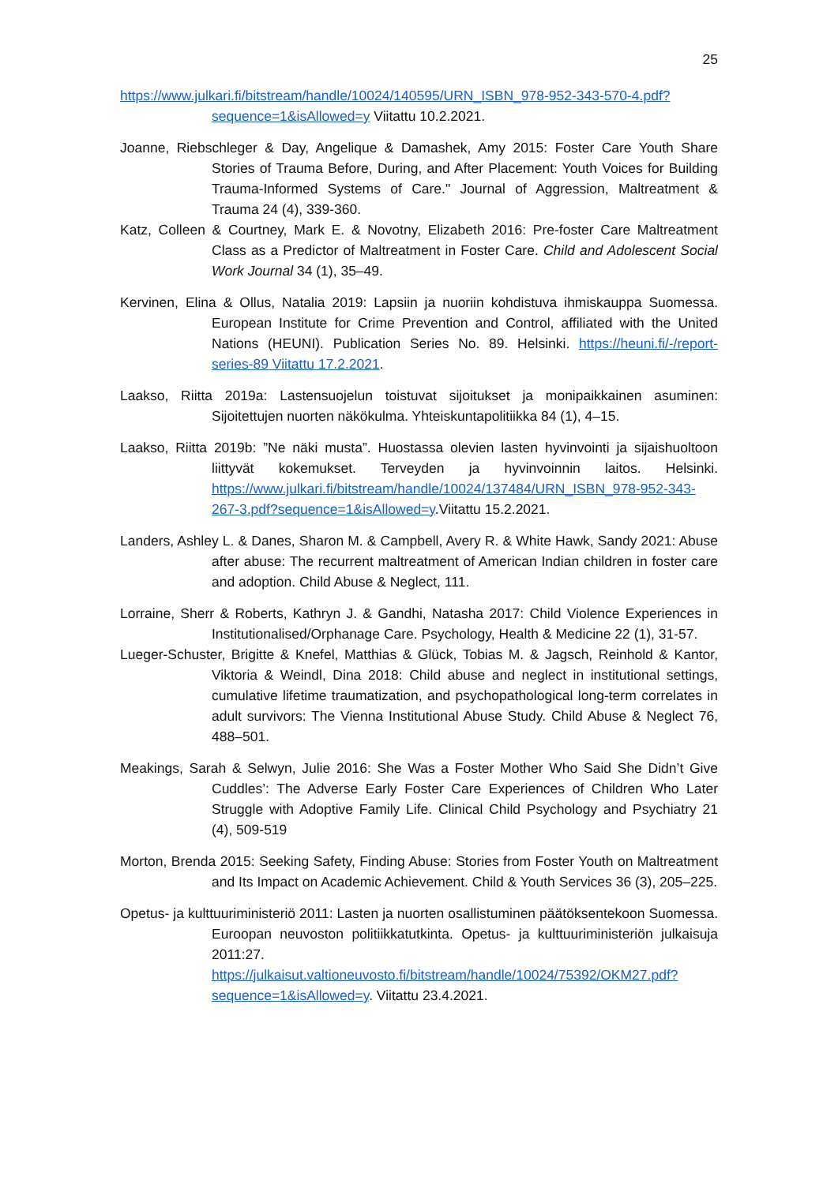25
https://www.julkari.fi/bitstream/handle/10024/140595/URN_ISBN_978-952-343-570-4.pdf?sequence=1&isAllowed=y Viitattu 10.2.2021.
Joanne, Riebschleger & Day, Angelique & Damashek, Amy 2015: Foster Care Youth Share Stories of Trauma Before, During, and After Placement: Youth Voices for Building Trauma-Informed Systems of Care." Journal of Aggression, Maltreatment & Trauma 24 (4), 339-360.
Katz, Colleen & Courtney, Mark E. & Novotny, Elizabeth 2016: Pre-foster Care Maltreatment Class as a Predictor of Maltreatment in Foster Care. Child and Adolescent Social Work Journal 34 (1), 35–49.
Kervinen, Elina & Ollus, Natalia 2019: Lapsiin ja nuoriin kohdistuva ihmiskauppa Suomessa. European Institute for Crime Prevention and Control, affiliated with the United Nations (HEUNI). Publication Series No. 89. Helsinki. https://heuni.fi/-/report-series-89 Viitattu 17.2.2021.
Laakso, Riitta 2019a: Lastensuojelun toistuvat sijoitukset ja monipaikkainen asuminen: Sijoitettujen nuorten näkökulma. Yhteiskuntapolitiikka 84 (1), 4–15.
Laakso, Riitta 2019b: ”Ne näki musta”. Huostassa olevien lasten hyvinvointi ja sijaishuoltoon liittyvät kokemukset. Terveyden ja hyvinvoinnin laitos. Helsinki. https://www.julkari.fi/bitstream/handle/10024/137484/URN_ISBN_978-952-343-267-3.pdf?sequence=1&isAllowed=y.Viitattu 15.2.2021.
Landers, Ashley L. & Danes, Sharon M. & Campbell, Avery R. & White Hawk, Sandy 2021: Abuse after abuse: The recurrent maltreatment of American Indian children in foster care and adoption. Child Abuse & Neglect, 111.
Lorraine, Sherr & Roberts, Kathryn J. & Gandhi, Natasha 2017: Child Violence Experiences in Institutionalised/Orphanage Care. Psychology, Health & Medicine 22 (1), 31-57.
Lueger-Schuster, Brigitte & Knefel, Matthias & Glück, Tobias M. & Jagsch, Reinhold & Kantor, Viktoria & Weindl, Dina 2018: Child abuse and neglect in institutional settings, cumulative lifetime traumatization, and psychopathological long-term correlates in adult survivors: The Vienna Institutional Abuse Study. Child Abuse & Neglect 76, 488–501.
Meakings, Sarah & Selwyn, Julie 2016: She Was a Foster Mother Who Said She Didn’t Give Cuddles’: The Adverse Early Foster Care Experiences of Children Who Later Struggle with Adoptive Family Life. Clinical Child Psychology and Psychiatry 21 (4), 509-519
Morton, Brenda 2015: Seeking Safety, Finding Abuse: Stories from Foster Youth on Maltreatment and Its Impact on Academic Achievement. Child & Youth Services 36 (3), 205–225.
Opetus- ja kulttuuriministeriö 2011: Lasten ja nuorten osallistuminen päätöksentekoon Suomessa. Euroopan neuvoston politiikkatutkinta. Opetus- ja kulttuuriministeriön julkaisuja 2011:27. https://julkaisut.valtioneuvosto.fi/bitstream/handle/10024/75392/OKM27.pdf?sequence=1&isAllowed=y. Viitattu 23.4.2021.